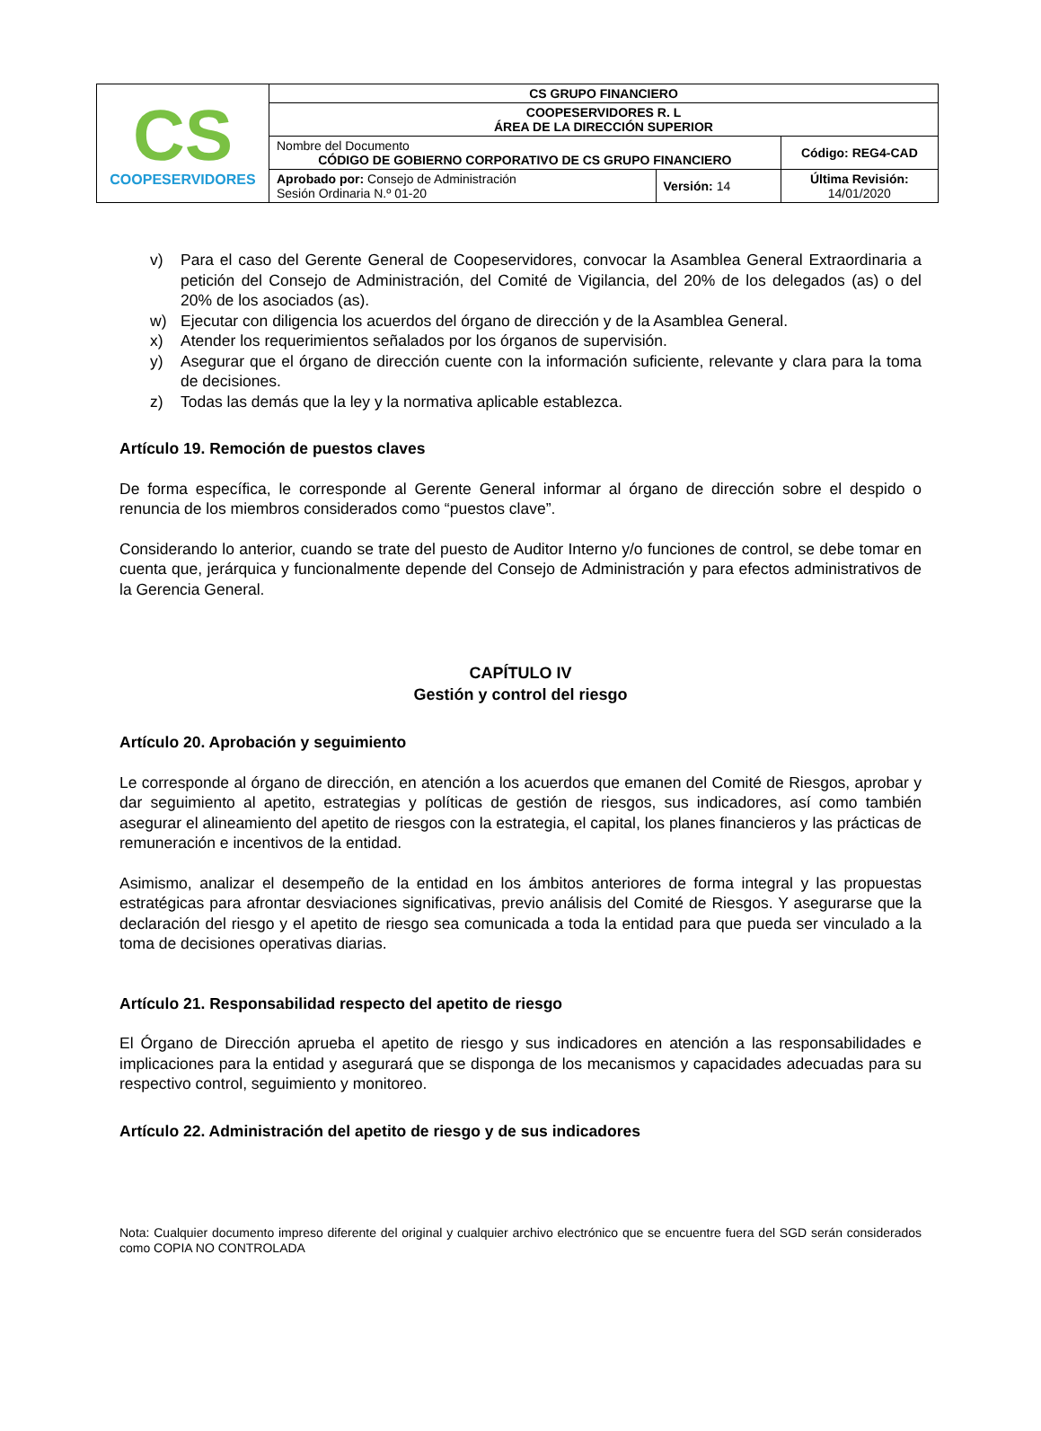| CS COOPESERVIDORES | CS GRUPO FINANCIERO | | |
| | COOPESERVIDORES R. L ÁREA DE LA DIRECCIÓN SUPERIOR | | |
| | Nombre del Documento CÓDIGO DE GOBIERNO CORPORATIVO DE CS GRUPO FINANCIERO | | Código: REG4-CAD |
| | Aprobado por: Consejo de Administración Sesión Ordinaria N.º 01-20 | Versión: 14 | Última Revisión: 14/01/2020 |
v) Para el caso del Gerente General de Coopeservidores, convocar la Asamblea General Extraordinaria a petición del Consejo de Administración, del Comité de Vigilancia, del 20% de los delegados (as) o del 20% de los asociados (as).
w) Ejecutar con diligencia los acuerdos del órgano de dirección y de la Asamblea General.
x) Atender los requerimientos señalados por los órganos de supervisión.
y) Asegurar que el órgano de dirección cuente con la información suficiente, relevante y clara para la toma de decisiones.
z) Todas las demás que la ley y la normativa aplicable establezca.
Artículo 19. Remoción de puestos claves
De forma específica, le corresponde al Gerente General informar al órgano de dirección sobre el despido o renuncia de los miembros considerados como “puestos clave”.
Considerando lo anterior, cuando se trate del puesto de Auditor Interno y/o funciones de control, se debe tomar en cuenta que, jerárquica y funcionalmente depende del Consejo de Administración y para efectos administrativos de la Gerencia General.
CAPÍTULO IV
Gestión y control del riesgo
Artículo 20. Aprobación y seguimiento
Le corresponde al órgano de dirección, en atención a los acuerdos que emanen del Comité de Riesgos, aprobar y dar seguimiento al apetito, estrategias y políticas de gestión de riesgos, sus indicadores, así como también asegurar el alineamiento del apetito de riesgos con la estrategia, el capital, los planes financieros y las prácticas de remuneración e incentivos de la entidad.
Asimismo, analizar el desempeño de la entidad en los ámbitos anteriores de forma integral y las propuestas estratégicas para afrontar desviaciones significativas, previo análisis del Comité de Riesgos. Y asegurarse que la declaración del riesgo y el apetito de riesgo sea comunicada a toda la entidad para que pueda ser vinculado a la toma de decisiones operativas diarias.
Artículo 21. Responsabilidad respecto del apetito de riesgo
El Órgano de Dirección aprueba el apetito de riesgo y sus indicadores en atención a las responsabilidades e implicaciones para la entidad y asegurará que se disponga de los mecanismos y capacidades adecuadas para su respectivo control, seguimiento y monitoreo.
Artículo 22. Administración del apetito de riesgo y de sus indicadores
Nota: Cualquier documento impreso diferente del original y cualquier archivo electrónico que se encuentre fuera del SGD serán considerados como COPIA NO CONTROLADA